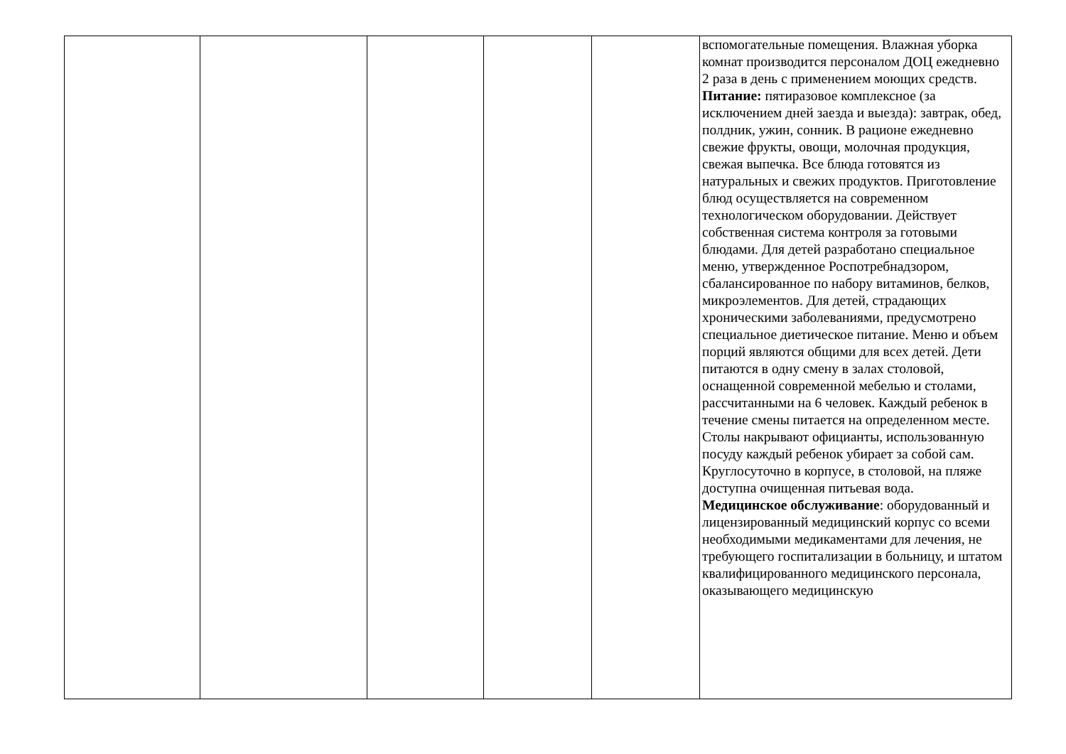| | | | | | вспомогательные помещения. Влажная уборка комнат производится персоналом ДОЦ ежедневно 2 раза в день с применением моющих средств. Питание: пятиразовое комплексное (за исключением дней заезда и выезда): завтрак, обед, полдник, ужин, сонник. В рационе ежедневно свежие фрукты, овощи, молочная продукция, свежая выпечка. Все блюда готовятся из натуральных и свежих продуктов. Приготовление блюд осуществляется на современном технологическом оборудовании. Действует собственная система контроля за готовыми блюдами. Для детей разработано специальное меню, утвержденное Роспотребнадзором, сбалансированное по набору витаминов, белков, микроэлементов. Для детей, страдающих хроническими заболеваниями, предусмотрено специальное диетическое питание. Меню и объем порций являются общими для всех детей. Дети питаются в одну смену в залах столовой, оснащенной современной мебелью и столами, рассчитанными на 6 человек. Каждый ребенок в течение смены питается на определенном месте. Столы накрывают официанты, использованную посуду каждый ребенок убирает за собой сам. Круглосуточно в корпусе, в столовой, на пляже доступна очищенная питьевая вода. Медицинское обслуживание : оборудованный и лицензированный медицинский корпус со всеми необходимыми медикаментами для лечения, не требующего госпитализации в больницу, и штатом квалифицированного медицинского персонала, оказывающего медицинскую |